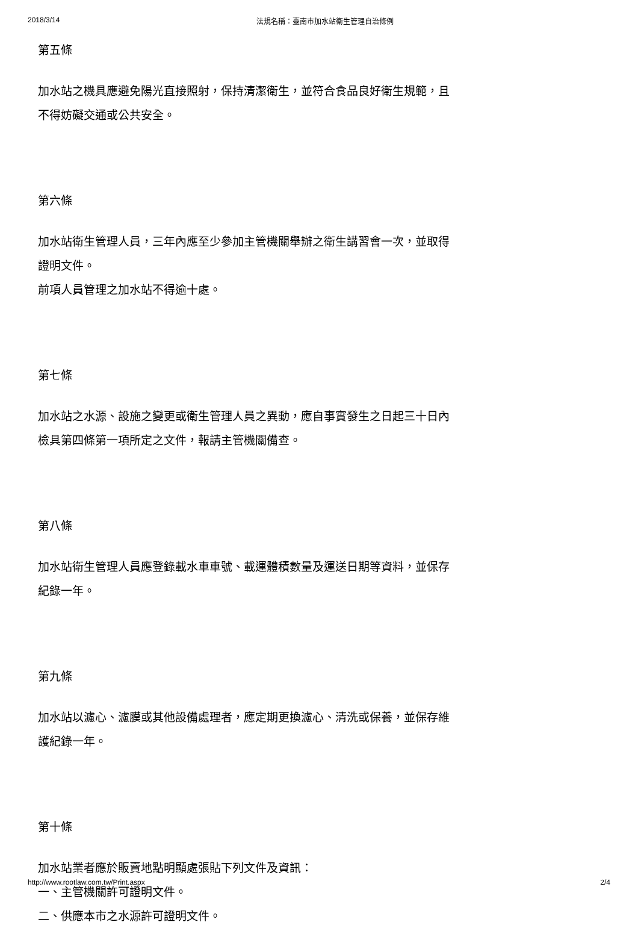2018/3/14 法規名稱：臺南市加水站衛生管理自治條例
第五條
加水站之機具應避免陽光直接照射，保持清潔衛生，並符合食品良好衛生規範，且不得妨礙交通或公共安全。
第六條
加水站衛生管理人員，三年內應至少參加主管機關舉辦之衛生講習會一次，並取得證明文件。
前項人員管理之加水站不得逾十處。
第七條
加水站之水源、設施之變更或衛生管理人員之異動，應自事實發生之日起三十日內檢具第四條第一項所定之文件，報請主管機關備查。
第八條
加水站衛生管理人員應登錄載水車車號、載運體積數量及運送日期等資料，並保存紀錄一年。
第九條
加水站以濾心、濾膜或其他設備處理者，應定期更換濾心、清洗或保養，並保存維護紀錄一年。
第十條
加水站業者應於販賣地點明顯處張貼下列文件及資訊：
一、主管機關許可證明文件。
二、供應本市之水源許可證明文件。
http://www.rootlaw.com.tw/Print.aspx 2/4